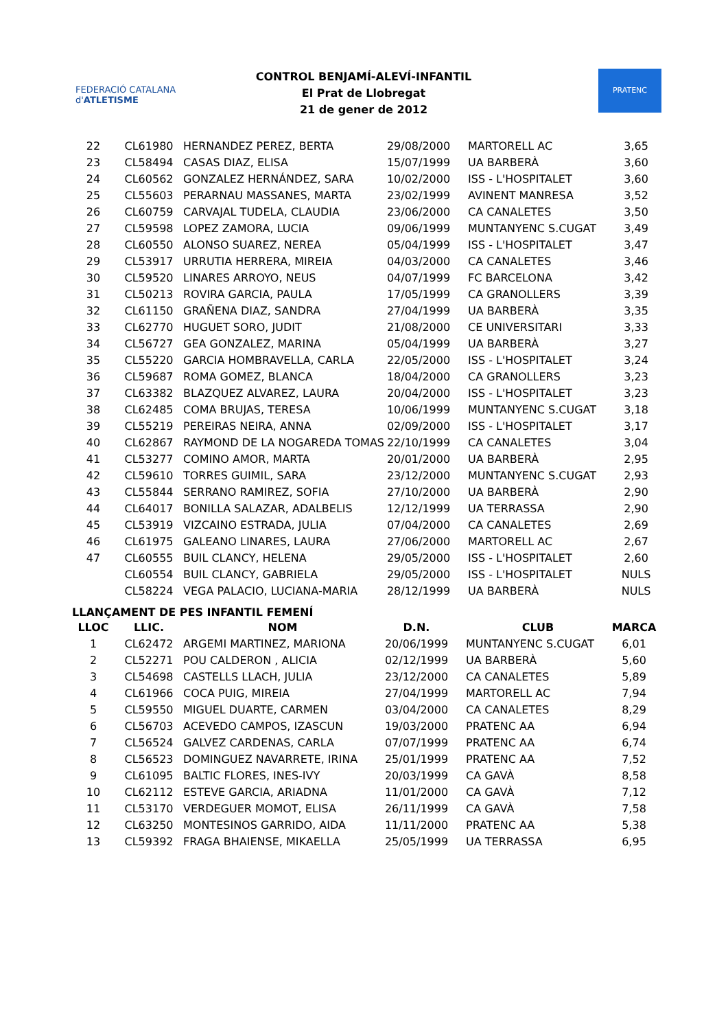FEDERACIÓ CATALANA d'ATLETISME
CONTROL BENJAMÍ-ALEVÍ-INFANTIL
El Prat de Llobregat
21 de gener de 2012
PRATENC
| 22 | CL61980 | HERNANDEZ PEREZ, BERTA | 29/08/2000 | MARTORELL AC | 3,65 |
| 23 | CL58494 | CASAS DIAZ, ELISA | 15/07/1999 | UA BARBERÀ | 3,60 |
| 24 | CL60562 | GONZALEZ HERNÁNDEZ, SARA | 10/02/2000 | ISS - L'HOSPITALET | 3,60 |
| 25 | CL55603 | PERARNAU MASSANES, MARTA | 23/02/1999 | AVINENT MANRESA | 3,52 |
| 26 | CL60759 | CARVAJAL TUDELA, CLAUDIA | 23/06/2000 | CA CANALETES | 3,50 |
| 27 | CL59598 | LOPEZ ZAMORA, LUCIA | 09/06/1999 | MUNTANYENC S.CUGAT | 3,49 |
| 28 | CL60550 | ALONSO SUAREZ, NEREA | 05/04/1999 | ISS - L'HOSPITALET | 3,47 |
| 29 | CL53917 | URRUTIA HERRERA, MIREIA | 04/03/2000 | CA CANALETES | 3,46 |
| 30 | CL59520 | LINARES ARROYO, NEUS | 04/07/1999 | FC BARCELONA | 3,42 |
| 31 | CL50213 | ROVIRA GARCIA, PAULA | 17/05/1999 | CA GRANOLLERS | 3,39 |
| 32 | CL61150 | GRAÑENA DIAZ, SANDRA | 27/04/1999 | UA BARBERÀ | 3,35 |
| 33 | CL62770 | HUGUET SORO, JUDIT | 21/08/2000 | CE UNIVERSITARI | 3,33 |
| 34 | CL56727 | GEA GONZALEZ, MARINA | 05/04/1999 | UA BARBERÀ | 3,27 |
| 35 | CL55220 | GARCIA HOMBRAVELLA, CARLA | 22/05/2000 | ISS - L'HOSPITALET | 3,24 |
| 36 | CL59687 | ROMA GOMEZ, BLANCA | 18/04/2000 | CA GRANOLLERS | 3,23 |
| 37 | CL63382 | BLAZQUEZ ALVAREZ, LAURA | 20/04/2000 | ISS - L'HOSPITALET | 3,23 |
| 38 | CL62485 | COMA BRUJAS, TERESA | 10/06/1999 | MUNTANYENC S.CUGAT | 3,18 |
| 39 | CL55219 | PEREIRAS NEIRA, ANNA | 02/09/2000 | ISS - L'HOSPITALET | 3,17 |
| 40 | CL62867 | RAYMOND DE LA NOGAREDA TOMAS | 22/10/1999 | CA CANALETES | 3,04 |
| 41 | CL53277 | COMINO AMOR, MARTA | 20/01/2000 | UA BARBERÀ | 2,95 |
| 42 | CL59610 | TORRES GUIMIL, SARA | 23/12/2000 | MUNTANYENC S.CUGAT | 2,93 |
| 43 | CL55844 | SERRANO RAMIREZ, SOFIA | 27/10/2000 | UA BARBERÀ | 2,90 |
| 44 | CL64017 | BONILLA SALAZAR, ADALBELIS | 12/12/1999 | UA TERRASSA | 2,90 |
| 45 | CL53919 | VIZCAINO ESTRADA, JULIA | 07/04/2000 | CA CANALETES | 2,69 |
| 46 | CL61975 | GALEANO LINARES, LAURA | 27/06/2000 | MARTORELL AC | 2,67 |
| 47 | CL60555 | BUIL CLANCY, HELENA | 29/05/2000 | ISS - L'HOSPITALET | 2,60 |
| | CL60554 | BUIL CLANCY, GABRIELA | 29/05/2000 | ISS - L'HOSPITALET | NULS |
| | CL58224 | VEGA PALACIO, LUCIANA-MARIA | 28/12/1999 | UA BARBERÀ | NULS |
LLANÇAMENT DE PES INFANTIL FEMENÍ
| LLOC | LLIC. | NOM | D.N. | CLUB | MARCA |
| --- | --- | --- | --- | --- | --- |
| 1 | CL62472 | ARGEMI MARTINEZ, MARIONA | 20/06/1999 | MUNTANYENC S.CUGAT | 6,01 |
| 2 | CL52271 | POU CALDERON , ALICIA | 02/12/1999 | UA BARBERÀ | 5,60 |
| 3 | CL54698 | CASTELLS LLACH, JULIA | 23/12/2000 | CA CANALETES | 5,89 |
| 4 | CL61966 | COCA PUIG, MIREIA | 27/04/1999 | MARTORELL AC | 7,94 |
| 5 | CL59550 | MIGUEL DUARTE, CARMEN | 03/04/2000 | CA CANALETES | 8,29 |
| 6 | CL56703 | ACEVEDO CAMPOS, IZASCUN | 19/03/2000 | PRATENC AA | 6,94 |
| 7 | CL56524 | GALVEZ CARDENAS, CARLA | 07/07/1999 | PRATENC AA | 6,74 |
| 8 | CL56523 | DOMINGUEZ NAVARRETE, IRINA | 25/01/1999 | PRATENC AA | 7,52 |
| 9 | CL61095 | BALTIC FLORES, INES-IVY | 20/03/1999 | CA GAVÀ | 8,58 |
| 10 | CL62112 | ESTEVE GARCIA, ARIADNA | 11/01/2000 | CA GAVÀ | 7,12 |
| 11 | CL53170 | VERDEGUER MOMOT, ELISA | 26/11/1999 | CA GAVÀ | 7,58 |
| 12 | CL63250 | MONTESINOS GARRIDO, AIDA | 11/11/2000 | PRATENC AA | 5,38 |
| 13 | CL59392 | FRAGA BHAIENSE, MIKAELLA | 25/05/1999 | UA TERRASSA | 6,95 |